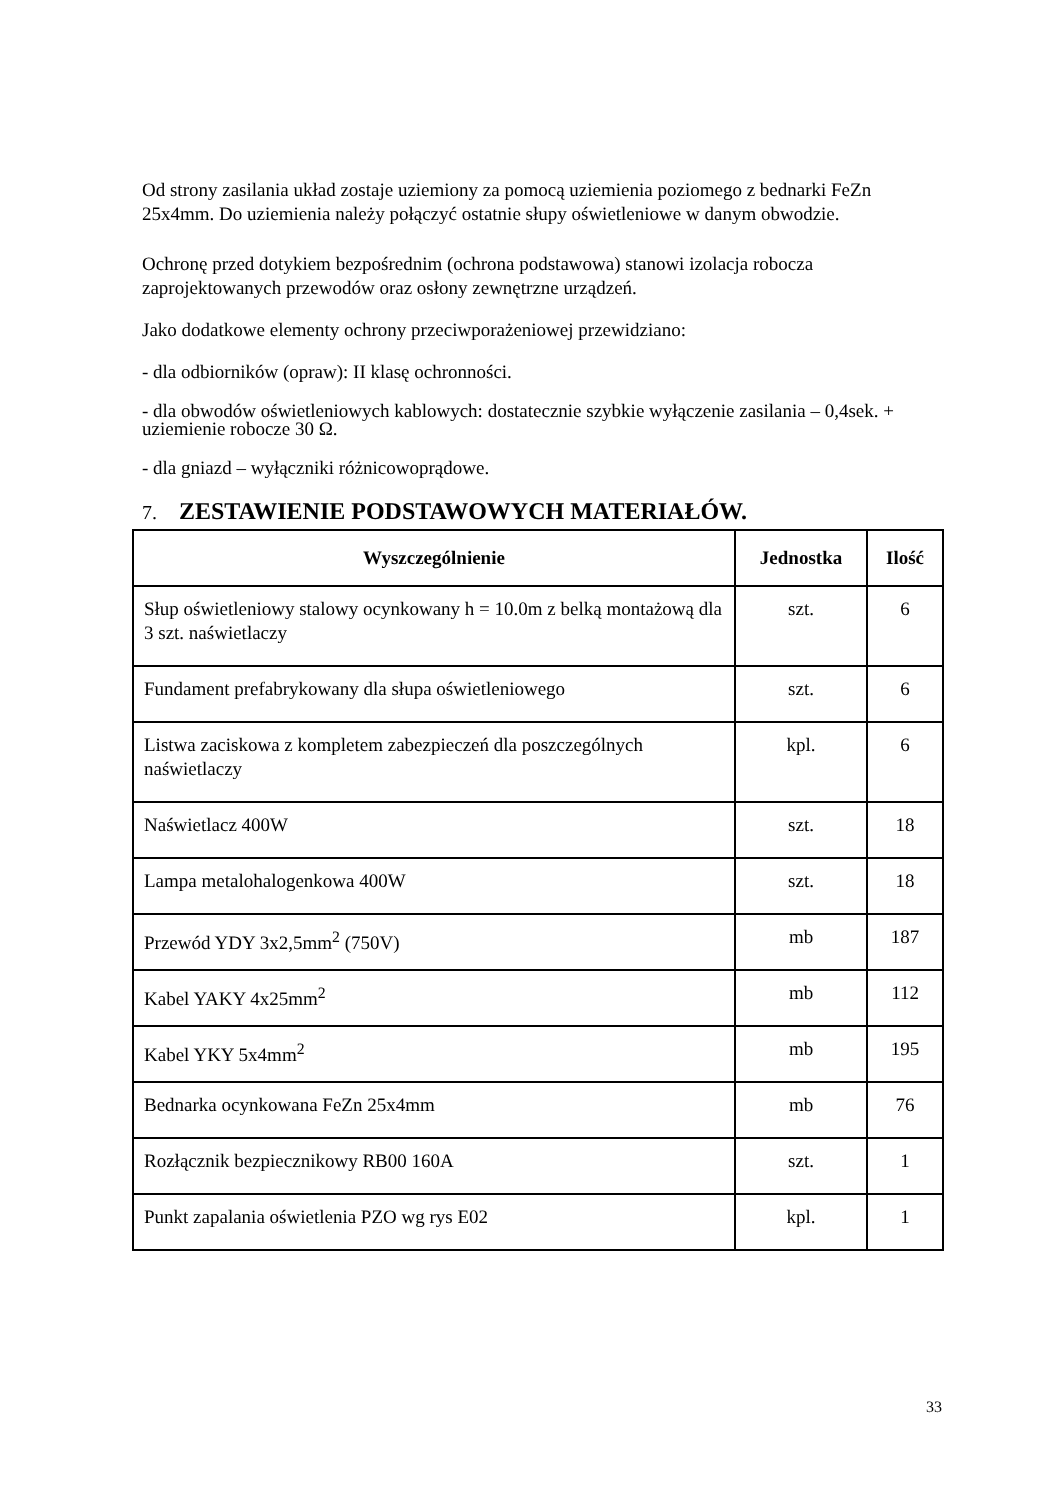Od strony zasilania układ zostaje uziemiony za pomocą uziemienia poziomego z bednarki FeZn 25x4mm. Do uziemienia należy połączyć ostatnie słupy oświetleniowe w danym obwodzie.
Ochronę przed dotykiem bezpośrednim (ochrona podstawowa) stanowi izolacja robocza zaprojektowanych przewodów oraz osłony zewnętrzne urządzeń.
Jako dodatkowe elementy ochrony przeciwporażeniowej przewidziano:
- dla odbiorników (opraw): II klasę ochronności.
- dla obwodów oświetleniowych kablowych: dostatecznie szybkie wyłączenie zasilania – 0,4sek. + uziemienie robocze 30 Ω.
- dla gniazd – wyłączniki różnicowoprądowe.
7. ZESTAWIENIE PODSTAWOWYCH MATERIAŁÓW.
| Wyszczególnienie | Jednostka | Ilość |
| --- | --- | --- |
| Słup oświetleniowy stalowy ocynkowany h = 10.0m z belką montażową dla 3 szt. naświetlaczy | szt. | 6 |
| Fundament prefabrykowany dla słupa oświetleniowego | szt. | 6 |
| Listwa zaciskowa z kompletem zabezpieczeń dla poszczególnych naświetlaczy | kpl. | 6 |
| Naświetlacz 400W | szt. | 18 |
| Lampa metalohalogenkowa 400W | szt. | 18 |
| Przewód YDY 3x2,5mm<sup>2</sup> (750V) | mb | 187 |
| Kabel YAKY 4x25mm<sup>2</sup> | mb | 112 |
| Kabel YKY 5x4mm<sup>2</sup> | mb | 195 |
| Bednarka ocynkowana FeZn 25x4mm | mb | 76 |
| Rozłącznik bezpiecznikowy RB00 160A | szt. | 1 |
| Punkt zapalania oświetlenia PZO wg rys E02 | kpl. | 1 |
33